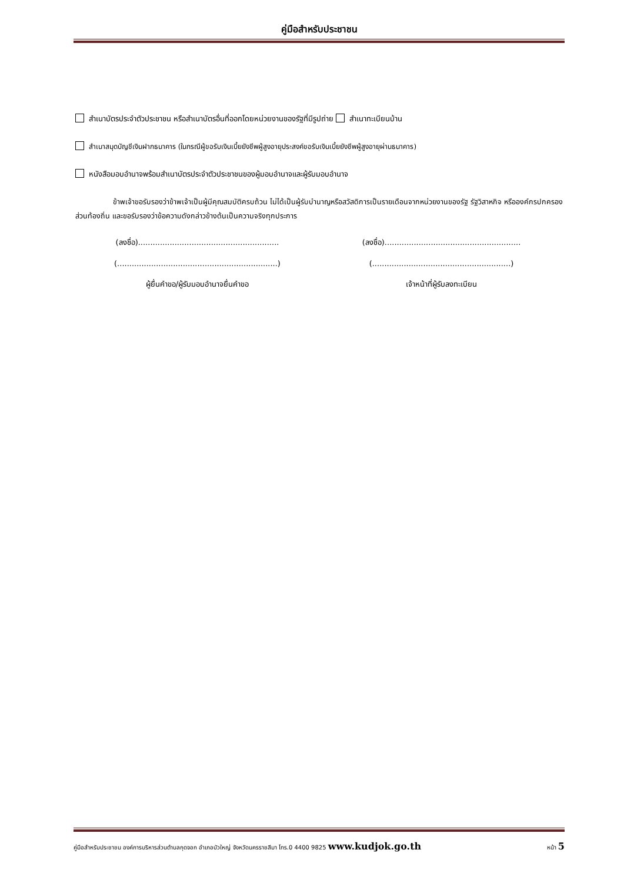คู่มือสำหรับประชาชน
สำเนาบัตรประจำตัวประชาชน หรือสำเนาบัตรอื่นที่ออกโดยหน่วยงานของรัฐที่มีรูปถ่าย สำเนาทะเบียนบ้าน
สำเนาสมุดบัญชีเงินฝากธนาคาร (ในกรณีผู้ขอรับเงินเบี้ยยังชีพผู้สูงอายุประสงค์ขอรับเงินเบี้ยยังชีพผู้สูงอายุผ่านธนาคาร)
หนังสือมอบอำนาจพร้อมสำเนาบัตรประจำตัวประชาชนของผู้มอบอำนาจและผู้รับมอบอำนาจ
ข้าพเจ้าขอรับรองว่าข้าพเจ้าเป็นผู้มีคุณสมบัติครบถ้วน ไม่ได้เป็นผู้รับบำนาญหรือสวัสดิการเป็นรายเดือนจากหน่วยงานของรัฐ รัฐวิสาหกิจ หรือองค์กรปกครองส่วนท้องถิ่น และขอรับรองว่าข้อความดังกล่าวข้างต้นเป็นความจริงทุกประการ
(ลงชื่อ)..........................................................
(ลงชื่อ)........................................................
(..................................................................)
(.........................................................)
ผู้ยื่นคำขอ/ผู้รับมอบอำนาจยื่นคำขอ เจ้าหน้าที่ผู้รับลงทะเบียน
คู่มือสำหรับประชาชน องค์การบริหารส่วนตำบลกุดจอก อำเภอบัวใหญ่ จังหวัดนครราชสีมา โทร.0 4400 9825 www.kudjok.go.th หน้า 5